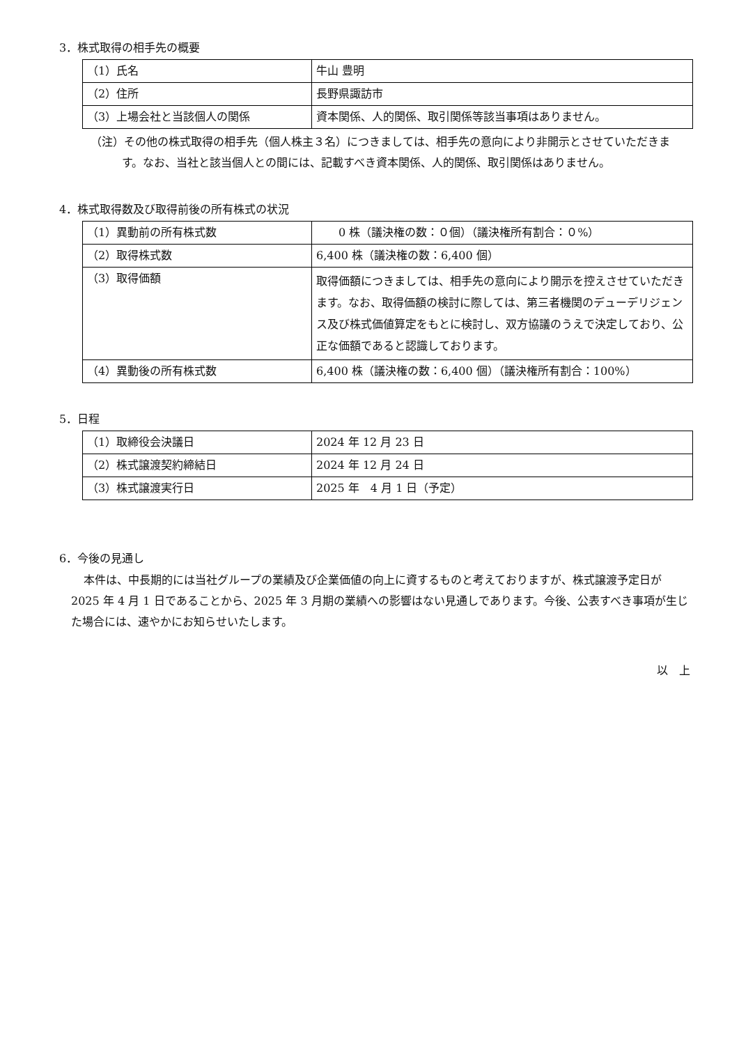3．株式取得の相手先の概要
| （1）氏名 | 牛山 豊明 |
| （2）住所 | 長野県諏訪市 |
| （3）上場会社と当該個人の関係 | 資本関係、人的関係、取引関係等該当事項はありません。 |
（注）その他の株式取得の相手先（個人株主３名）につきましては、相手先の意向により非開示とさせていただきます。なお、当社と該当個人との間には、記載すべき資本関係、人的関係、取引関係はありません。
4．株式取得数及び取得前後の所有株式の状況
| （1）異動前の所有株式数 | 0 株（議決権の数：０個）（議決権所有割合：０%） |
| （2）取得株式数 | 6,400 株（議決権の数：6,400 個） |
| （3）取得価額 | 取得価額につきましては、相手先の意向により開示を控えさせていただきます。なお、取得価額の検討に際しては、第三者機関のデューデリジェンス及び株式価値算定をもとに検討し、双方協議のうえで決定しており、公正な価額であると認識しております。 |
| （4）異動後の所有株式数 | 6,400 株（議決権の数：6,400 個）（議決権所有割合：100%） |
5．日程
| （1）取締役会決議日 | 2024 年 12 月 23 日 |
| （2）株式譲渡契約締結日 | 2024 年 12 月 24 日 |
| （3）株式譲渡実行日 | 2025 年 4 月 1 日（予定） |
6．今後の見通し
本件は、中長期的には当社グループの業績及び企業価値の向上に資するものと考えておりますが、株式譲渡予定日が 2025 年 4 月 1 日であることから、2025 年 3 月期の業績への影響はない見通しであります。今後、公表すべき事項が生じた場合には、速やかにお知らせいたします。
以　上